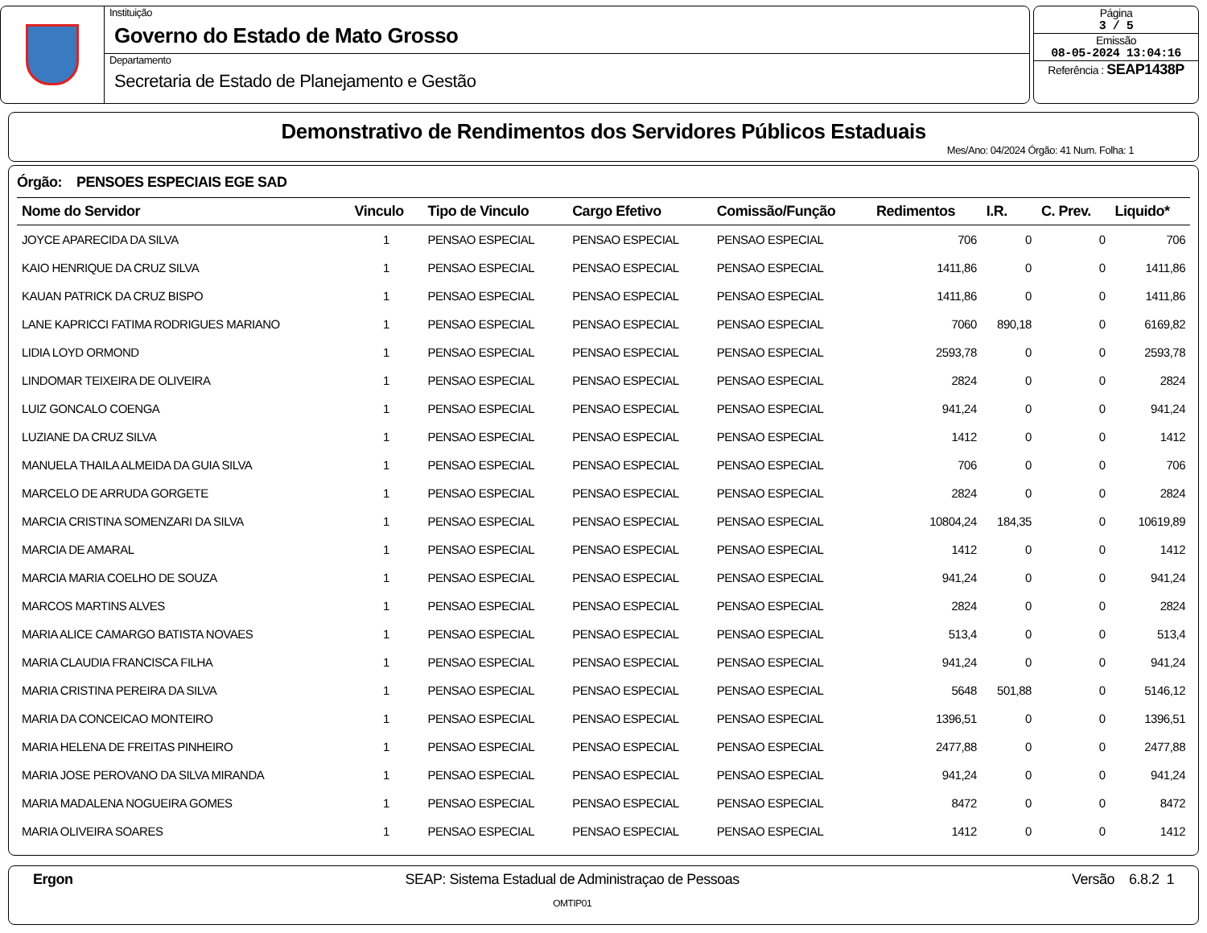Instituição
Governo do Estado de Mato Grosso
Departamento
Secretaria de Estado de Planejamento e Gestão
Página
3 / 5
Emissão
08-05-2024 13:04:16
Referência : SEAP1438P
Demonstrativo de Rendimentos dos Servidores Públicos Estaduais
Mes/Ano: 04/2024 Órgão: 41 Num. Folha: 1
Órgão: PENSOES ESPECIAIS EGE SAD
| Nome do Servidor | Vinculo | Tipo de Vinculo | Cargo Efetivo | Comissão/Função | Redimentos | I.R. | C. Prev. | Liquido* |
| --- | --- | --- | --- | --- | --- | --- | --- | --- |
| JOYCE APARECIDA DA SILVA | 1 | PENSAO ESPECIAL | PENSAO ESPECIAL | PENSAO ESPECIAL | 706 | 0 | 0 | 706 |
| KAIO HENRIQUE DA CRUZ SILVA | 1 | PENSAO ESPECIAL | PENSAO ESPECIAL | PENSAO ESPECIAL | 1411,86 | 0 | 0 | 1411,86 |
| KAUAN PATRICK DA CRUZ BISPO | 1 | PENSAO ESPECIAL | PENSAO ESPECIAL | PENSAO ESPECIAL | 1411,86 | 0 | 0 | 1411,86 |
| LANE KAPRICCI FATIMA RODRIGUES MARIANO | 1 | PENSAO ESPECIAL | PENSAO ESPECIAL | PENSAO ESPECIAL | 7060 | 890,18 | 0 | 6169,82 |
| LIDIA LOYD ORMOND | 1 | PENSAO ESPECIAL | PENSAO ESPECIAL | PENSAO ESPECIAL | 2593,78 | 0 | 0 | 2593,78 |
| LINDOMAR TEIXEIRA DE OLIVEIRA | 1 | PENSAO ESPECIAL | PENSAO ESPECIAL | PENSAO ESPECIAL | 2824 | 0 | 0 | 2824 |
| LUIZ GONCALO COENGA | 1 | PENSAO ESPECIAL | PENSAO ESPECIAL | PENSAO ESPECIAL | 941,24 | 0 | 0 | 941,24 |
| LUZIANE DA CRUZ SILVA | 1 | PENSAO ESPECIAL | PENSAO ESPECIAL | PENSAO ESPECIAL | 1412 | 0 | 0 | 1412 |
| MANUELA THAILA ALMEIDA DA GUIA SILVA | 1 | PENSAO ESPECIAL | PENSAO ESPECIAL | PENSAO ESPECIAL | 706 | 0 | 0 | 706 |
| MARCELO DE ARRUDA GORGETE | 1 | PENSAO ESPECIAL | PENSAO ESPECIAL | PENSAO ESPECIAL | 2824 | 0 | 0 | 2824 |
| MARCIA CRISTINA SOMENZARI DA SILVA | 1 | PENSAO ESPECIAL | PENSAO ESPECIAL | PENSAO ESPECIAL | 10804,24 | 184,35 | 0 | 10619,89 |
| MARCIA DE AMARAL | 1 | PENSAO ESPECIAL | PENSAO ESPECIAL | PENSAO ESPECIAL | 1412 | 0 | 0 | 1412 |
| MARCIA MARIA COELHO DE SOUZA | 1 | PENSAO ESPECIAL | PENSAO ESPECIAL | PENSAO ESPECIAL | 941,24 | 0 | 0 | 941,24 |
| MARCOS MARTINS ALVES | 1 | PENSAO ESPECIAL | PENSAO ESPECIAL | PENSAO ESPECIAL | 2824 | 0 | 0 | 2824 |
| MARIA ALICE CAMARGO BATISTA NOVAES | 1 | PENSAO ESPECIAL | PENSAO ESPECIAL | PENSAO ESPECIAL | 513,4 | 0 | 0 | 513,4 |
| MARIA CLAUDIA FRANCISCA FILHA | 1 | PENSAO ESPECIAL | PENSAO ESPECIAL | PENSAO ESPECIAL | 941,24 | 0 | 0 | 941,24 |
| MARIA CRISTINA PEREIRA DA SILVA | 1 | PENSAO ESPECIAL | PENSAO ESPECIAL | PENSAO ESPECIAL | 5648 | 501,88 | 0 | 5146,12 |
| MARIA DA CONCEICAO MONTEIRO | 1 | PENSAO ESPECIAL | PENSAO ESPECIAL | PENSAO ESPECIAL | 1396,51 | 0 | 0 | 1396,51 |
| MARIA HELENA DE FREITAS PINHEIRO | 1 | PENSAO ESPECIAL | PENSAO ESPECIAL | PENSAO ESPECIAL | 2477,88 | 0 | 0 | 2477,88 |
| MARIA JOSE PEROVANO DA SILVA MIRANDA | 1 | PENSAO ESPECIAL | PENSAO ESPECIAL | PENSAO ESPECIAL | 941,24 | 0 | 0 | 941,24 |
| MARIA MADALENA NOGUEIRA GOMES | 1 | PENSAO ESPECIAL | PENSAO ESPECIAL | PENSAO ESPECIAL | 8472 | 0 | 0 | 8472 |
| MARIA OLIVEIRA SOARES | 1 | PENSAO ESPECIAL | PENSAO ESPECIAL | PENSAO ESPECIAL | 1412 | 0 | 0 | 1412 |
Ergon SEAP: Sistema Estadual de Administraçao de Pessoas
OMTIP01
Versão 6.8.2 1